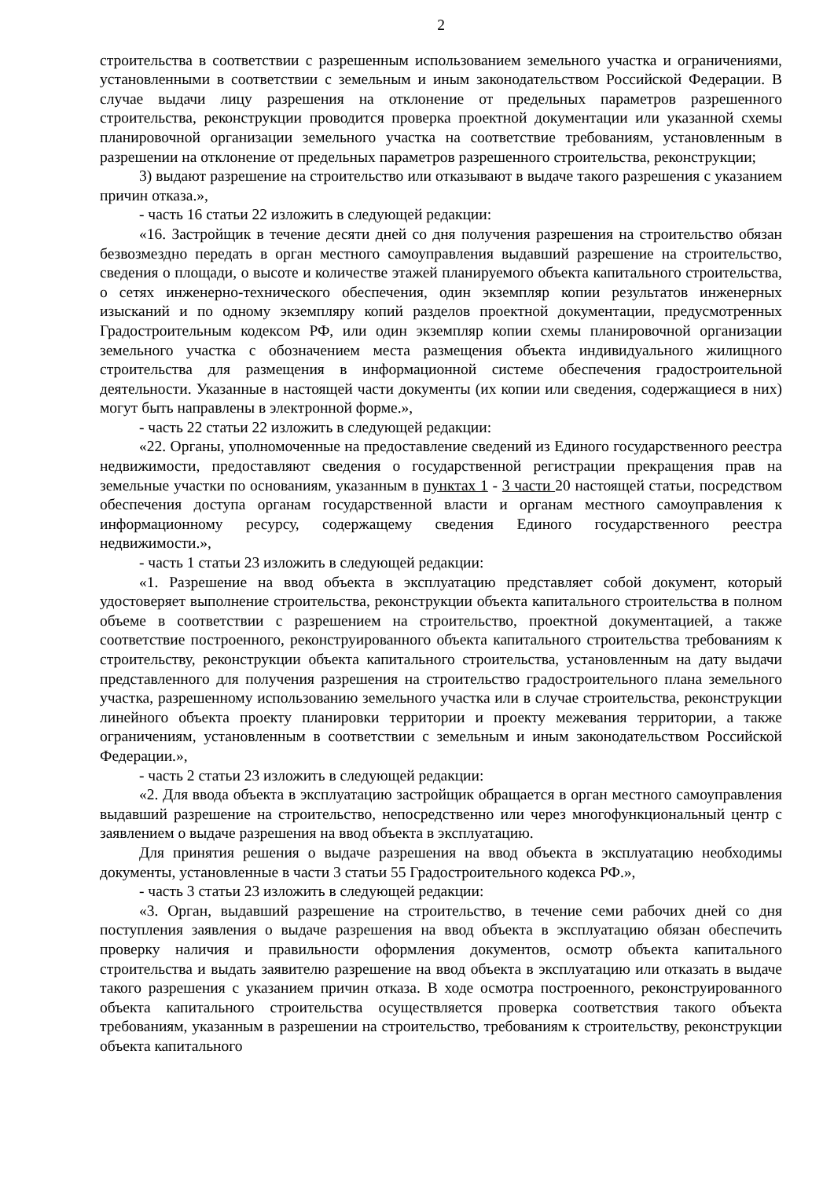2
строительства в соответствии с разрешенным использованием земельного участка и ограничениями, установленными в соответствии с земельным и иным законодательством Российской Федерации. В случае выдачи лицу разрешения на отклонение от предельных параметров разрешенного строительства, реконструкции проводится проверка проектной документации или указанной схемы планировочной организации земельного участка на соответствие требованиям, установленным в разрешении на отклонение от предельных параметров разрешенного строительства, реконструкции;
3) выдают разрешение на строительство или отказывают в выдаче такого разрешения с указанием причин отказа.»,
- часть 16 статьи 22 изложить в следующей редакции:
«16. Застройщик в течение десяти дней со дня получения разрешения на строительство обязан безвозмездно передать в орган местного самоуправления выдавший разрешение на строительство, сведения о площади, о высоте и количестве этажей планируемого объекта капитального строительства, о сетях инженерно-технического обеспечения, один экземпляр копии результатов инженерных изысканий и по одному экземпляру копий разделов проектной документации, предусмотренных Градостроительным кодексом РФ, или один экземпляр копии схемы планировочной организации земельного участка с обозначением места размещения объекта индивидуального жилищного строительства для размещения в информационной системе обеспечения градостроительной деятельности. Указанные в настоящей части документы (их копии или сведения, содержащиеся в них) могут быть направлены в электронной форме.»,
- часть 22 статьи 22 изложить в следующей редакции:
«22. Органы, уполномоченные на предоставление сведений из Единого государственного реестра недвижимости, предоставляют сведения о государственной регистрации прекращения прав на земельные участки по основаниям, указанным в пунктах 1 - 3 части 20 настоящей статьи, посредством обеспечения доступа органам государственной власти и органам местного самоуправления к информационному ресурсу, содержащему сведения Единого государственного реестра недвижимости.»,
- часть 1 статьи 23 изложить в следующей редакции:
«1. Разрешение на ввод объекта в эксплуатацию представляет собой документ, который удостоверяет выполнение строительства, реконструкции объекта капитального строительства в полном объеме в соответствии с разрешением на строительство, проектной документацией, а также соответствие построенного, реконструированного объекта капитального строительства требованиям к строительству, реконструкции объекта капитального строительства, установленным на дату выдачи представленного для получения разрешения на строительство градостроительного плана земельного участка, разрешенному использованию земельного участка или в случае строительства, реконструкции линейного объекта проекту планировки территории и проекту межевания территории, а также ограничениям, установленным в соответствии с земельным и иным законодательством Российской Федерации.»,
- часть 2 статьи 23 изложить в следующей редакции:
«2. Для ввода объекта в эксплуатацию застройщик обращается в орган местного самоуправления выдавший разрешение на строительство, непосредственно или через многофункциональный центр с заявлением о выдаче разрешения на ввод объекта в эксплуатацию.
Для принятия решения о выдаче разрешения на ввод объекта в эксплуатацию необходимы документы, установленные в части 3 статьи 55 Градостроительного кодекса РФ.»,
- часть 3 статьи 23 изложить в следующей редакции:
«3. Орган, выдавший разрешение на строительство, в течение семи рабочих дней со дня поступления заявления о выдаче разрешения на ввод объекта в эксплуатацию обязан обеспечить проверку наличия и правильности оформления документов, осмотр объекта капитального строительства и выдать заявителю разрешение на ввод объекта в эксплуатацию или отказать в выдаче такого разрешения с указанием причин отказа. В ходе осмотра построенного, реконструированного объекта капитального строительства осуществляется проверка соответствия такого объекта требованиям, указанным в разрешении на строительство, требованиям к строительству, реконструкции объекта капитального